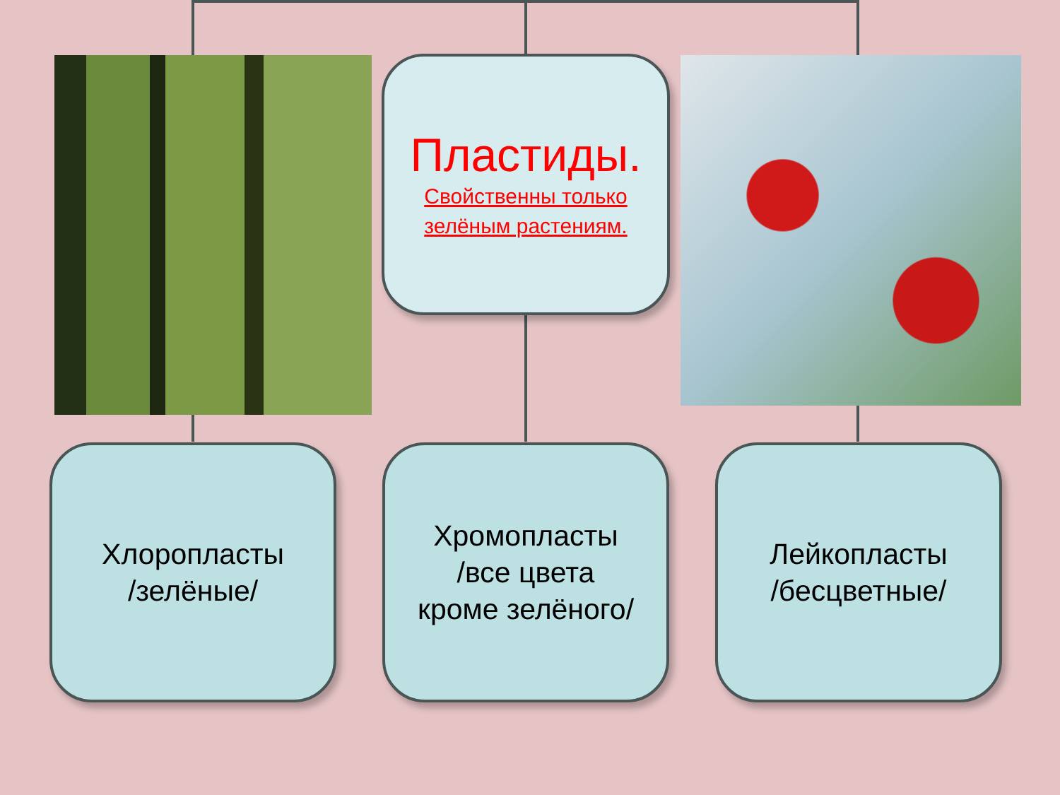Пластиды.
Свойственны только зелёным растениям.
Хлоропласты
/зелёные/
Хромопласты
/все цвета
кроме зелёного/
Лейкопласты
/бесцветные/